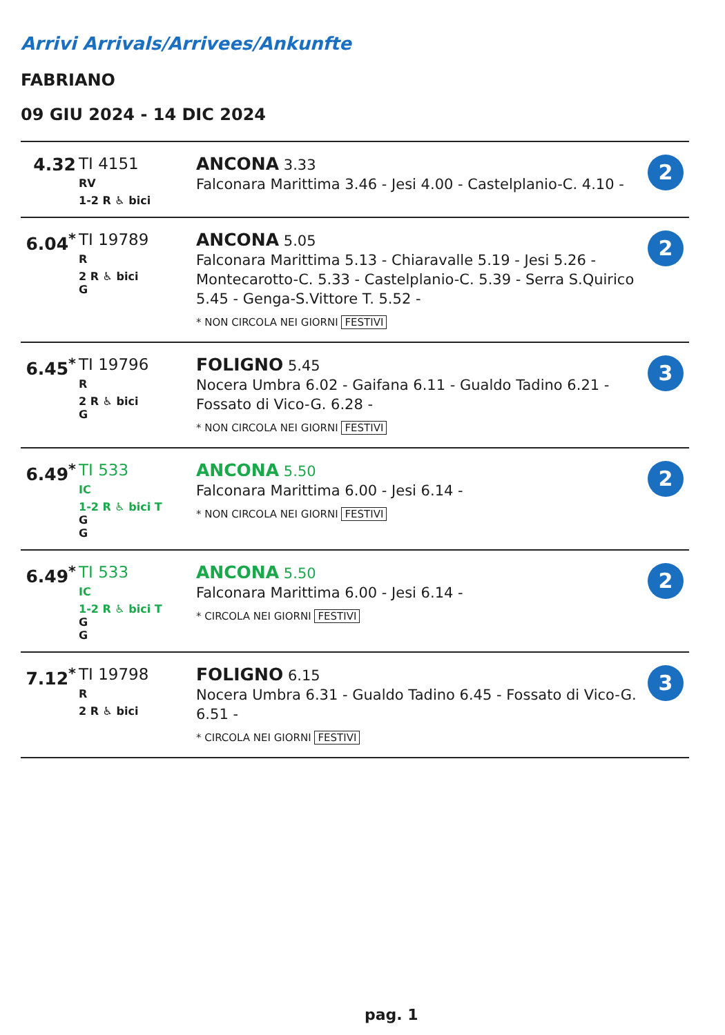Arrivi Arrivals/Arrivees/Ankunfte
FABRIANO
09 GIU 2024 - 14 DIC 2024
| 4.32 | TI 4151 RV 1-2 R ♿ bici | ANCONA 3.33 Falconara Marittima 3.46 - Jesi 4.00 - Castelplanio-C. 4.10 - | 2 |
| 6.04<sup>*</sup> | TI 19789 R 2 R ♿ bici G | ANCONA 5.05 Falconara Marittima 5.13 - Chiaravalle 5.19 - Jesi 5.26 - Montecarotto-C. 5.33 - Castelplanio-C. 5.39 - Serra S.Quirico 5.45 - Genga-S.Vittore T. 5.52 - * NON CIRCOLA NEI GIORNI FESTIVI | 2 |
| 6.45<sup>*</sup> | TI 19796 R 2 R ♿ bici G | FOLIGNO 5.45 Nocera Umbra 6.02 - Gaifana 6.11 - Gualdo Tadino 6.21 - Fossato di Vico-G. 6.28 - * NON CIRCOLA NEI GIORNI FESTIVI | 3 |
| 6.49<sup>*</sup> | TI 533 IC 1-2 R ♿ bici T G G | ANCONA 5.50 Falconara Marittima 6.00 - Jesi 6.14 - * NON CIRCOLA NEI GIORNI FESTIVI | 2 |
| 6.49<sup>*</sup> | TI 533 IC 1-2 R ♿ bici T G G | ANCONA 5.50 Falconara Marittima 6.00 - Jesi 6.14 - * CIRCOLA NEI GIORNI FESTIVI | 2 |
| 7.12<sup>*</sup> | TI 19798 R 2 R ♿ bici | FOLIGNO 6.15 Nocera Umbra 6.31 - Gualdo Tadino 6.45 - Fossato di Vico-G. 6.51 - * CIRCOLA NEI GIORNI FESTIVI | 3 |
pag. 1